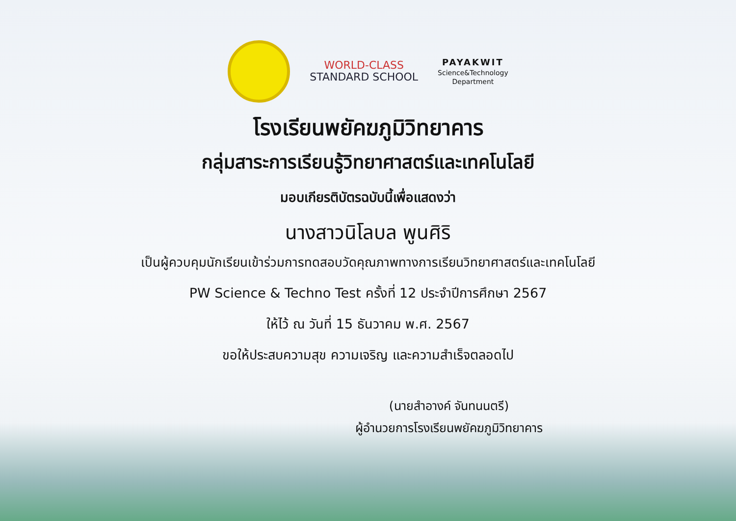WORLD-CLASS
STANDARD SCHOOL
PAYAKWIT
Science&Technology
Department
โรงเรียนพยัคฆภูมิวิทยาคาร
กลุ่มสาระการเรียนรู้วิทยาศาสตร์และเทคโนโลยี
มอบเกียรติบัตรฉบับนี้เพื่อแสดงว่า
นางสาวนิโลบล พูนศิริ
เป็นผู้ควบคุมนักเรียนเข้าร่วมการทดสอบวัดคุณภาพทางการเรียนวิทยาศาสตร์และเทคโนโลยี
PW Science & Techno Test ครั้งที่ 12 ประจำปีการศึกษา 2567
ให้ไว้ ณ วันที่ 15 ธันวาคม พ.ศ. 2567
ขอให้ประสบความสุข ความเจริญ และความสำเร็จตลอดไป
(นายสำอางค์ จันทนนตรี)
ผู้อำนวยการโรงเรียนพยัคฆภูมิวิทยาคาร